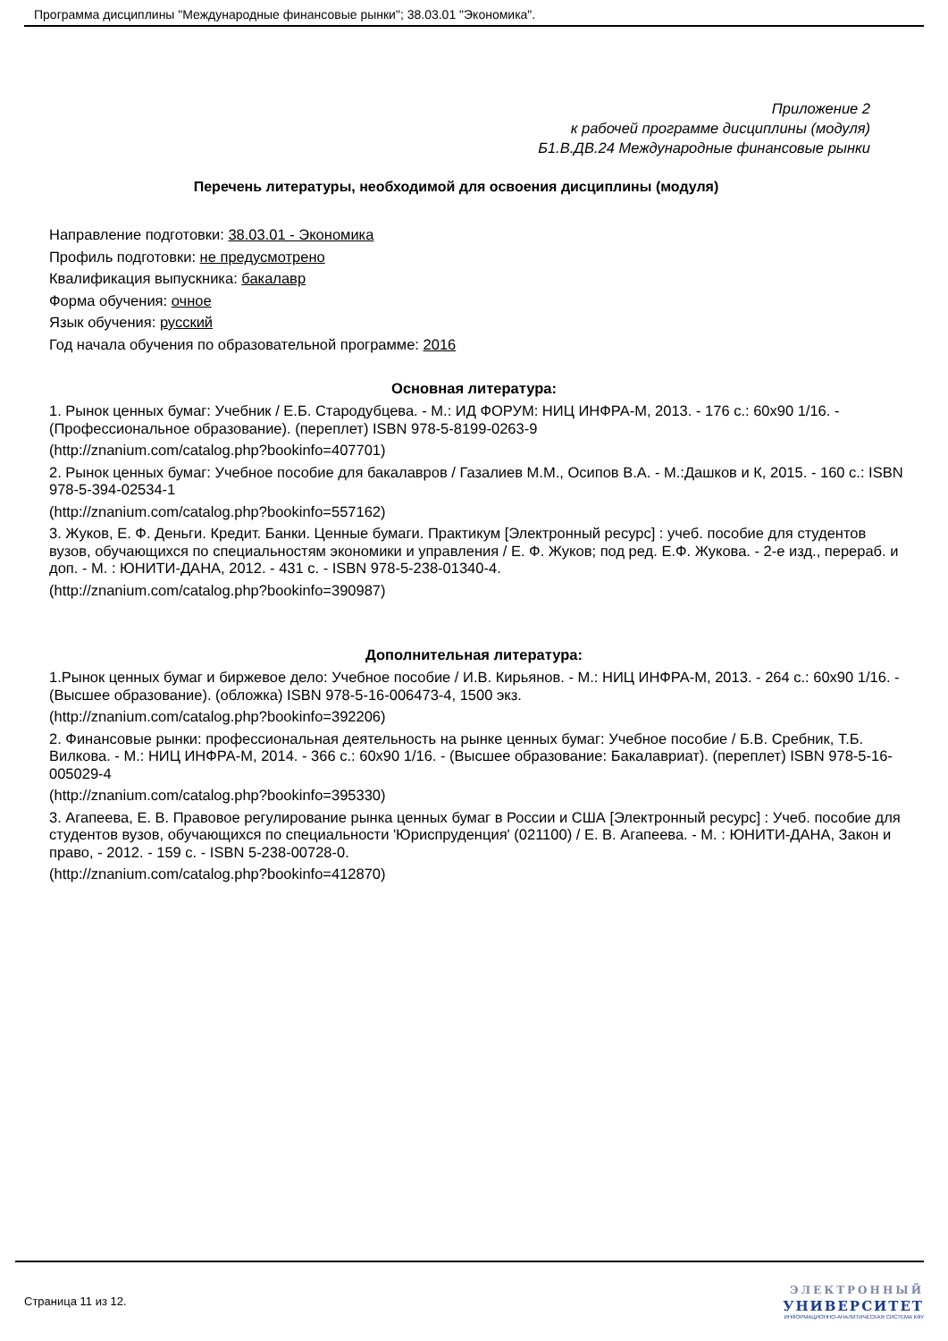Программа дисциплины "Международные финансовые рынки"; 38.03.01 "Экономика".
Приложение 2
к рабочей программе дисциплины (модуля)
Б1.В.ДВ.24 Международные финансовые рынки
Перечень литературы, необходимой для освоения дисциплины (модуля)
Направление подготовки: 38.03.01 - Экономика
Профиль подготовки: не предусмотрено
Квалификация выпускника: бакалавр
Форма обучения: очное
Язык обучения: русский
Год начала обучения по образовательной программе: 2016
Основная литература:
1. Рынок ценных бумаг: Учебник / Е.Б. Стародубцева. - М.: ИД ФОРУМ: НИЦ ИНФРА-М, 2013. - 176 с.: 60x90 1/16. - (Профессиональное образование). (переплет) ISBN 978-5-8199-0263-9
(http://znanium.com/catalog.php?bookinfo=407701)
2. Рынок ценных бумаг: Учебное пособие для бакалавров / Газалиев М.М., Осипов В.А. - М.:Дашков и К, 2015. - 160 с.: ISBN 978-5-394-02534-1
(http://znanium.com/catalog.php?bookinfo=557162)
3. Жуков, Е. Ф. Деньги. Кредит. Банки. Ценные бумаги. Практикум [Электронный ресурс] : учеб. пособие для студентов вузов, обучающихся по специальностям экономики и управления / Е. Ф. Жуков; под ред. Е.Ф. Жукова. - 2-е изд., перераб. и доп. - М. : ЮНИТИ-ДАНА, 2012. - 431 с. - ISBN 978-5-238-01340-4.
(http://znanium.com/catalog.php?bookinfo=390987)
Дополнительная литература:
1.Рынок ценных бумаг и биржевое дело: Учебное пособие / И.В. Кирьянов. - М.: НИЦ ИНФРА-М, 2013. - 264 с.: 60x90 1/16. - (Высшее образование). (обложка) ISBN 978-5-16-006473-4, 1500 экз.
(http://znanium.com/catalog.php?bookinfo=392206)
2. Финансовые рынки: профессиональная деятельность на рынке ценных бумаг: Учебное пособие / Б.В. Сребник, Т.Б. Вилкова. - М.: НИЦ ИНФРА-М, 2014. - 366 с.: 60x90 1/16. - (Высшее образование: Бакалавриат). (переплет) ISBN 978-5-16-005029-4
(http://znanium.com/catalog.php?bookinfo=395330)
3. Агапеева, Е. В. Правовое регулирование рынка ценных бумаг в России и США [Электронный ресурс] : Учеб. пособие для студентов вузов, обучающихся по специальности 'Юриспруденция' (021100) / Е. В. Агапеева. - М. : ЮНИТИ-ДАНА, Закон и право, - 2012. - 159 с. - ISBN 5-238-00728-0.
(http://znanium.com/catalog.php?bookinfo=412870)
Страница 11 из 12.
ЭЛЕКТРОННЫЙ
УНИВЕРСИТЕТ
ИНФОРМАЦИОННО-АНАЛИТИЧЕСКАЯ СИСТЕМА КФУ